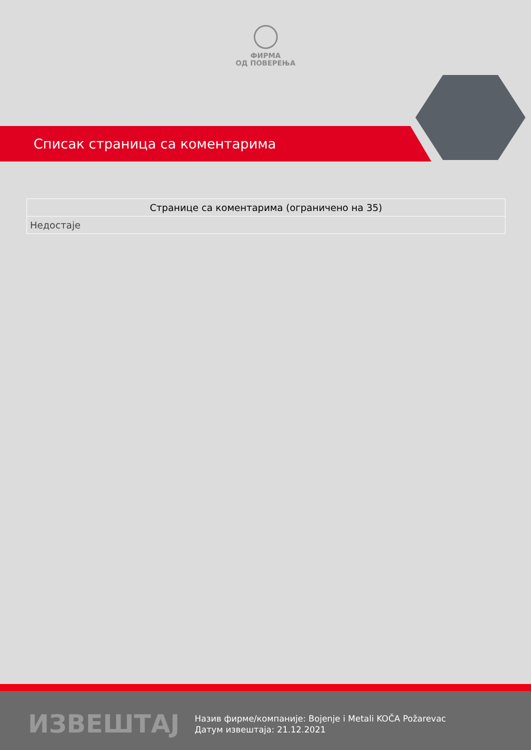ФИРМА
ОД ПОВЕРЕЊА
Списак страница са коментарима
| Странице са коментарима (ограничено на 35) |
| --- |
| Недостаје |
ИЗВЕШТАЈ
Назив фирме/компаније: Bojenje i Metali KOČA Požarevac
Датум извештаја: 21.12.2021